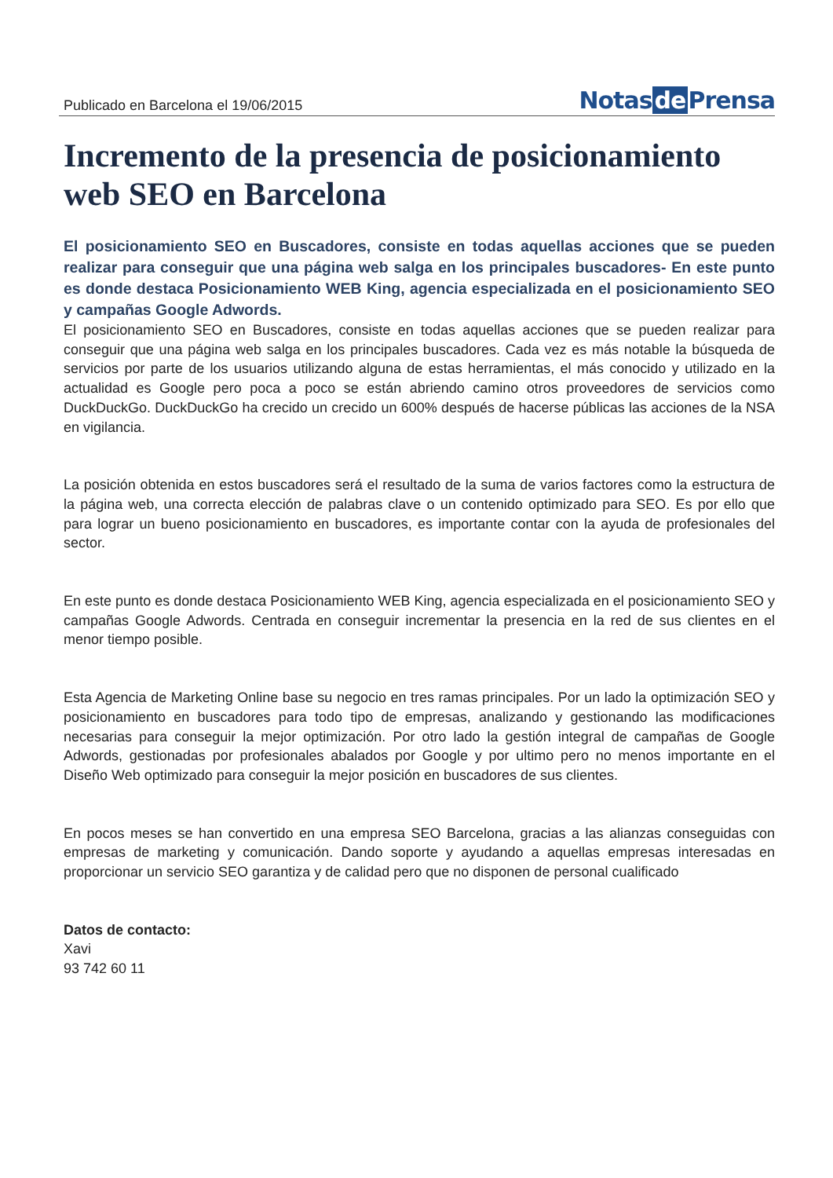Publicado en Barcelona el 19/06/2015
Notas de Prensa
Incremento de la presencia de posicionamiento web SEO en Barcelona
El posicionamiento SEO en Buscadores, consiste en todas aquellas acciones que se pueden realizar para conseguir que una página web salga en los principales buscadores- En este punto es donde destaca Posicionamiento WEB King, agencia especializada en el posicionamiento SEO y campañas Google Adwords.
El posicionamiento SEO en Buscadores, consiste en todas aquellas acciones que se pueden realizar para conseguir que una página web salga en los principales buscadores. Cada vez es más notable la búsqueda de servicios por parte de los usuarios utilizando alguna de estas herramientas, el más conocido y utilizado en la actualidad es Google pero poca a poco se están abriendo camino otros proveedores de servicios como DuckDuckGo. DuckDuckGo ha crecido un crecido un 600% después de hacerse públicas las acciones de la NSA en vigilancia.
La posición obtenida en estos buscadores será el resultado de la suma de varios factores como la estructura de la página web, una correcta elección de palabras clave o un contenido optimizado para SEO. Es por ello que para lograr un bueno posicionamiento en buscadores, es importante contar con la ayuda de profesionales del sector.
En este punto es donde destaca Posicionamiento WEB King, agencia especializada en el posicionamiento SEO y campañas Google Adwords. Centrada en conseguir incrementar la presencia en la red de sus clientes en el menor tiempo posible.
Esta Agencia de Marketing Online base su negocio en tres ramas principales. Por un lado la optimización SEO y posicionamiento en buscadores para todo tipo de empresas, analizando y gestionando las modificaciones necesarias para conseguir la mejor optimización. Por otro lado la gestión integral de campañas de Google Adwords, gestionadas por profesionales abalados por Google y por ultimo pero no menos importante en el Diseño Web optimizado para conseguir la mejor posición en buscadores de sus clientes.
En pocos meses se han convertido en una empresa SEO Barcelona, gracias a las alianzas conseguidas con empresas de marketing y comunicación. Dando soporte y ayudando a aquellas empresas interesadas en proporcionar un servicio SEO garantiza y de calidad pero que no disponen de personal cualificado
Datos de contacto:
Xavi
93 742 60 11